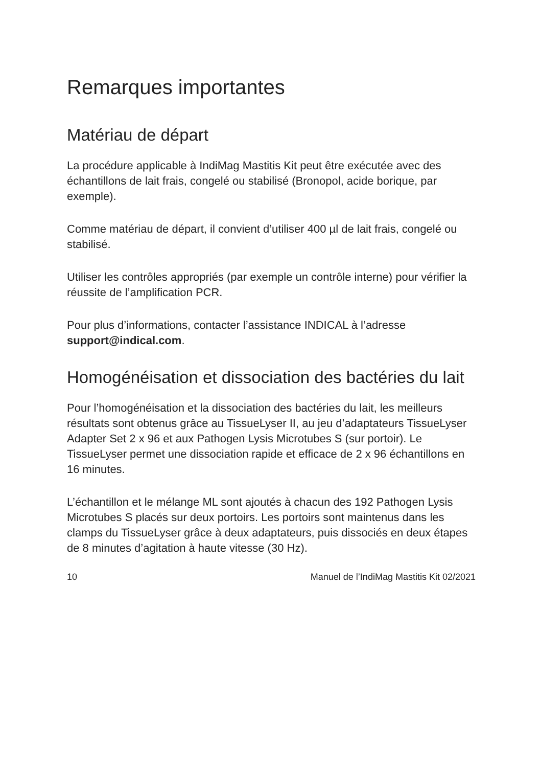Remarques importantes
Matériau de départ
La procédure applicable à IndiMag Mastitis Kit peut être exécutée avec des échantillons de lait frais, congelé ou stabilisé (Bronopol, acide borique, par exemple).
Comme matériau de départ, il convient d’utiliser 400 µl de lait frais, congelé ou stabilisé.
Utiliser les contrôles appropriés (par exemple un contrôle interne) pour vérifier la réussite de l’amplification PCR.
Pour plus d’informations, contacter l’assistance INDICAL à l’adresse support@indical.com.
Homogénéisation et dissociation des bactéries du lait
Pour l’homogénéisation et la dissociation des bactéries du lait, les meilleurs résultats sont obtenus grâce au TissueLyser II, au jeu d’adaptateurs TissueLyser Adapter Set 2 x 96 et aux Pathogen Lysis Microtubes S (sur portoir). Le TissueLyser permet une dissociation rapide et efficace de 2 x 96 échantillons en 16 minutes.
L’échantillon et le mélange ML sont ajoutés à chacun des 192 Pathogen Lysis Microtubes S placés sur deux portoirs. Les portoirs sont maintenus dans les clamps du TissueLyser grâce à deux adaptateurs, puis dissociés en deux étapes de 8 minutes d’agitation à haute vitesse (30 Hz).
10 Manuel de l’IndiMag Mastitis Kit 02/2021